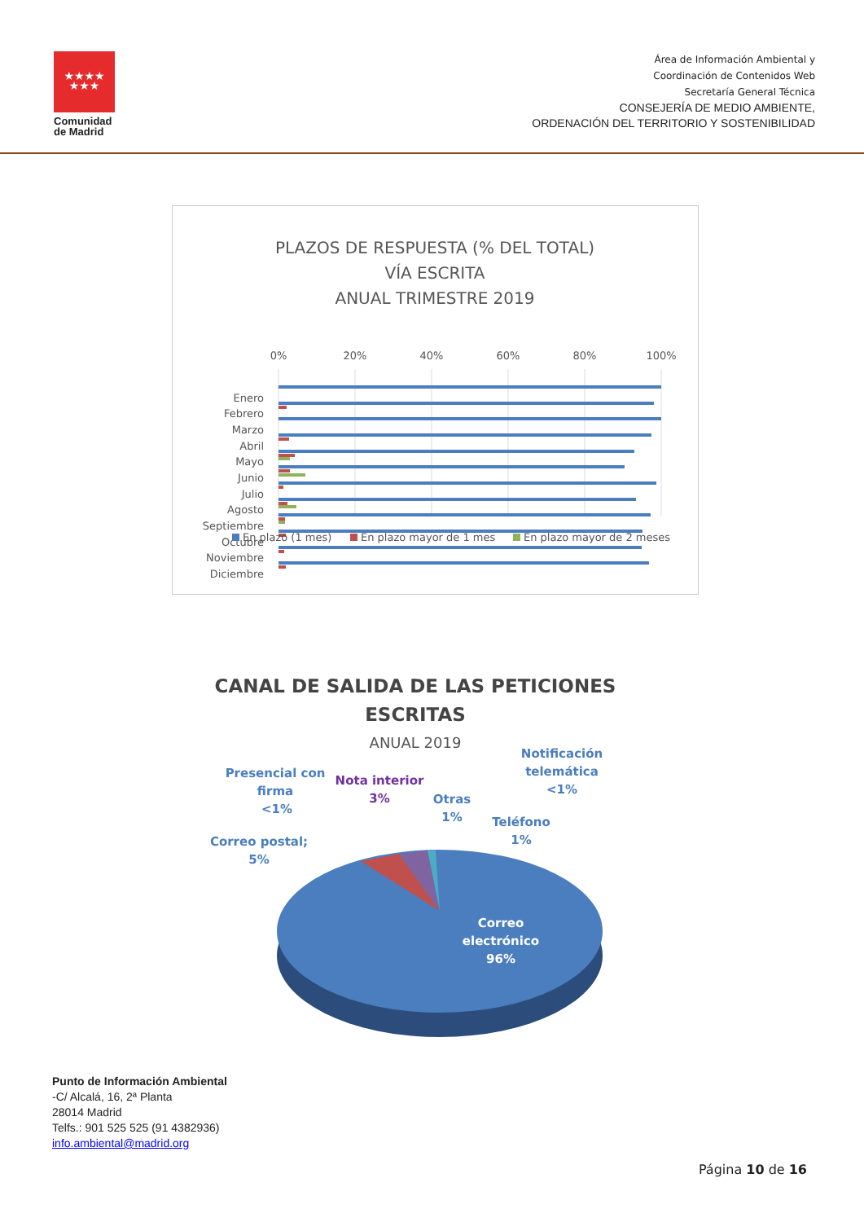★★★★
★★★
Comunidad
de Madrid
Área de Información Ambiental y
Coordinación de Contenidos Web
Secretaría General Técnica
CONSEJERÍA DE MEDIO AMBIENTE,
ORDENACIÓN DEL TERRITORIO Y SOSTENIBILIDAD
PLAZOS DE RESPUESTA (% DEL TOTAL)
VÍA ESCRITA
ANUAL TRIMESTRE 2019
0%
20%
40%
60%
80%
100%
Enero
Febrero
Marzo
Abril
Mayo
Junio
Julio
Agosto
Septiembre
Octubre
Noviembre
Diciembre
En plazo (1 mes)
En plazo mayor de 1 mes
En plazo mayor de 2 meses
CANAL DE SALIDA DE LAS PETICIONES
ESCRITAS
ANUAL 2019
Presencial con
firma
<1%
Nota interior
3%
Otras
1%
Notificación
telemática
<1%
Teléfono
1%
Correo postal;
5%
Correo
electrónico
96%
Punto de Información Ambiental
-C/ Alcalá, 16, 2ª Planta
28014 Madrid
Telfs.: 901 525 525 (91 4382936)
info.ambiental@madrid.org
Página 10 de 16